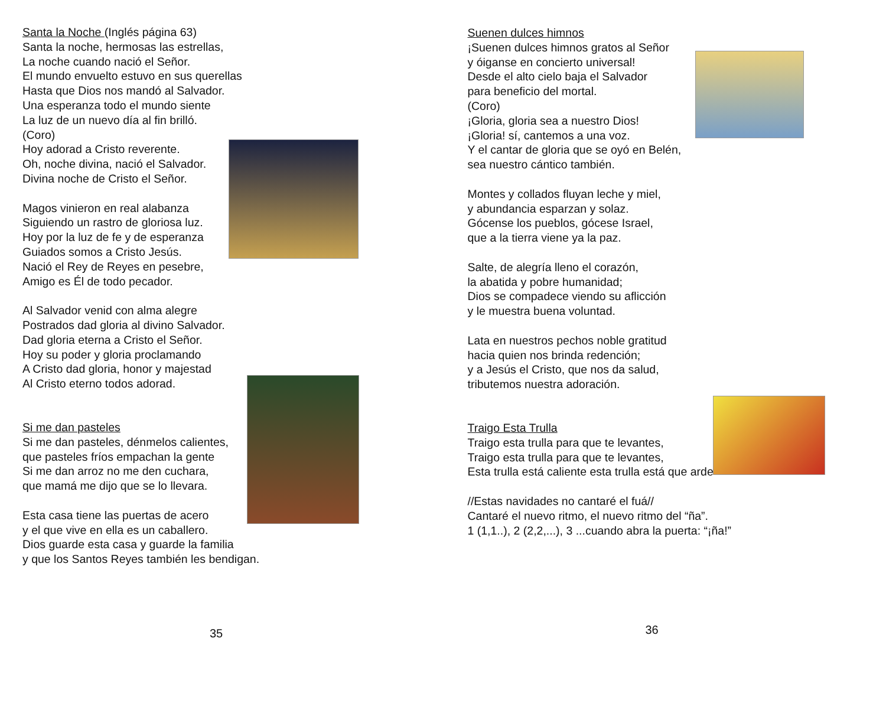Santa la Noche (Inglés página 63)
Santa la noche, hermosas las estrellas,
La noche cuando nació el Señor.
El mundo envuelto estuvo en sus querellas
Hasta que Dios nos mandó al Salvador.
Una esperanza todo el mundo siente
La luz de un nuevo día al fin brilló.
(Coro)
Hoy adorad a Cristo reverente.
Oh, noche divina, nació el Salvador.
Divina noche de Cristo el Señor.
Magos vinieron en real alabanza
Siguiendo un rastro de gloriosa luz.
Hoy por la luz de fe y de esperanza
Guiados somos a Cristo Jesús.
Nació el Rey de Reyes en pesebre,
Amigo es Él de todo pecador.
Al Salvador venid con alma alegre
Postrados dad gloria al divino Salvador.
Dad gloria eterna a Cristo el Señor.
Hoy su poder y gloria proclamando
A Cristo dad gloria, honor y majestad
Al Cristo eterno todos adorad.
Si me dan pasteles
Si me dan pasteles, dénmelos calientes,
que pasteles fríos empachan la gente
Si me dan arroz no me den cuchara,
que mamá me dijo que se lo llevara.
Esta casa tiene las puertas de acero
y el que vive en ella es un caballero.
Dios guarde esta casa y guarde la familia
y que los Santos Reyes también les bendigan.
35
Suenen dulces himnos
¡Suenen dulces himnos gratos al Señor
y óiganse en concierto universal!
Desde el alto cielo baja el Salvador
para beneficio del mortal.
(Coro)
¡Gloria, gloria sea a nuestro Dios!
¡Gloria! sí, cantemos a una voz.
Y el cantar de gloria que se oyó en Belén,
sea nuestro cántico también.
Montes y collados fluyan leche y miel,
y abundancia esparzan y solaz.
Gócense los pueblos, gócese Israel,
que a la tierra viene ya la paz.
Salte, de alegría lleno el corazón,
la abatida y pobre humanidad;
Dios se compadece viendo su aflicción
y le muestra buena voluntad.
Lata en nuestros pechos noble gratitud
hacia quien nos brinda redención;
y a Jesús el Cristo, que nos da salud,
tributemos nuestra adoración.
Traigo Esta Trulla
Traigo esta trulla para que te levantes,
Traigo esta trulla para que te levantes,
Esta trulla está caliente esta trulla está que arde
//Estas navidades no cantaré el fuá//
Cantaré el nuevo ritmo, el nuevo ritmo del “ña”.
1 (1,1..), 2 (2,2,...), 3 ...cuando abra la puerta: “¡ña!”
36